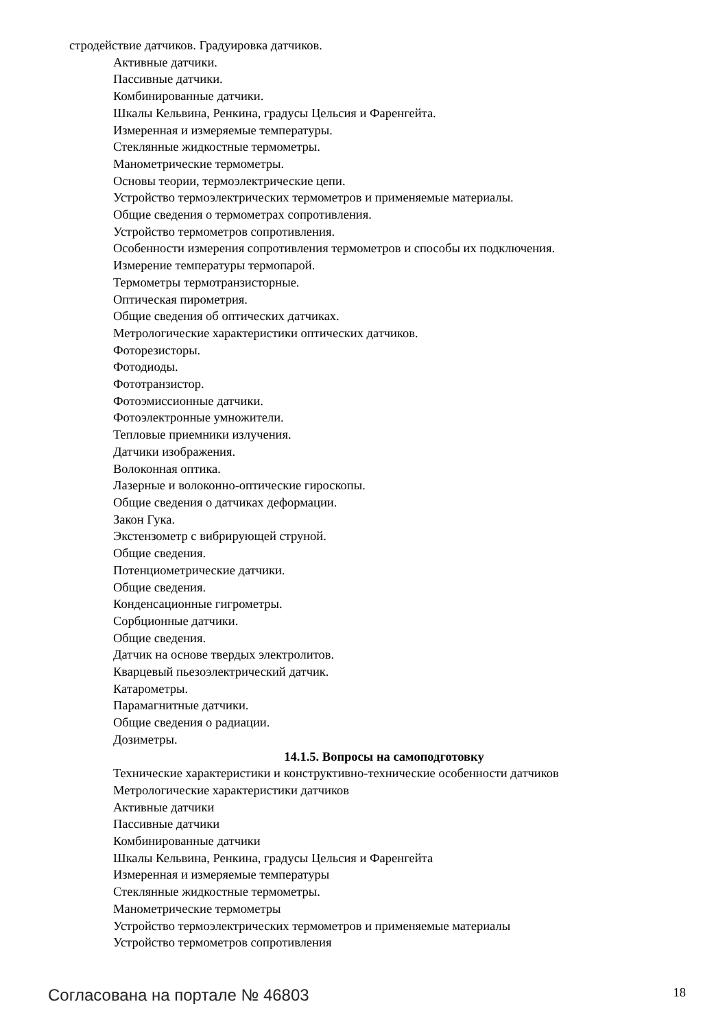стродействие датчиков. Градуировка датчиков.
Активные датчики.
Пассивные датчики.
Комбинированные датчики.
Шкалы Кельвина, Ренкина, градусы Цельсия и Фаренгейта.
Измеренная и измеряемые температуры.
Стеклянные жидкостные термометры.
Манометрические термометры.
Основы теории, термоэлектрические цепи.
Устройство термоэлектрических термометров и применяемые материалы.
Общие сведения о термометрах сопротивления.
Устройство термометров сопротивления.
Особенности измерения сопротивления термометров и способы их подключения.
Измерение температуры термопарой.
Термометры термотранзисторные.
Оптическая пирометрия.
Общие сведения об оптических датчиках.
Метрологические характеристики оптических датчиков.
Фоторезисторы.
Фотодиоды.
Фототранзистор.
Фотоэмиссионные датчики.
Фотоэлектронные умножители.
Тепловые приемники излучения.
Датчики изображения.
Волоконная оптика.
Лазерные и волоконно-оптические гироскопы.
Общие сведения о датчиках деформации.
Закон Гука.
Экстензометр с вибрирующей струной.
Общие сведения.
Потенциометрические датчики.
Общие сведения.
Конденсационные гигрометры.
Сорбционные датчики.
Общие сведения.
Датчик на основе твердых электролитов.
Кварцевый пьезоэлектрический датчик.
Катарометры.
Парамагнитные датчики.
Общие сведения о радиации.
Дозиметры.
14.1.5. Вопросы на самоподготовку
Технические характеристики и конструктивно-технические особенности датчиков
Метрологические характеристики датчиков
Активные датчики
Пассивные датчики
Комбинированные датчики
Шкалы Кельвина, Ренкина, градусы Цельсия и Фаренгейта
Измеренная и измеряемые температуры
Стеклянные жидкостные термометры.
Манометрические термометры
Устройство термоэлектрических термометров и применяемые материалы
Устройство термометров сопротивления
Согласована на портале № 46803 18